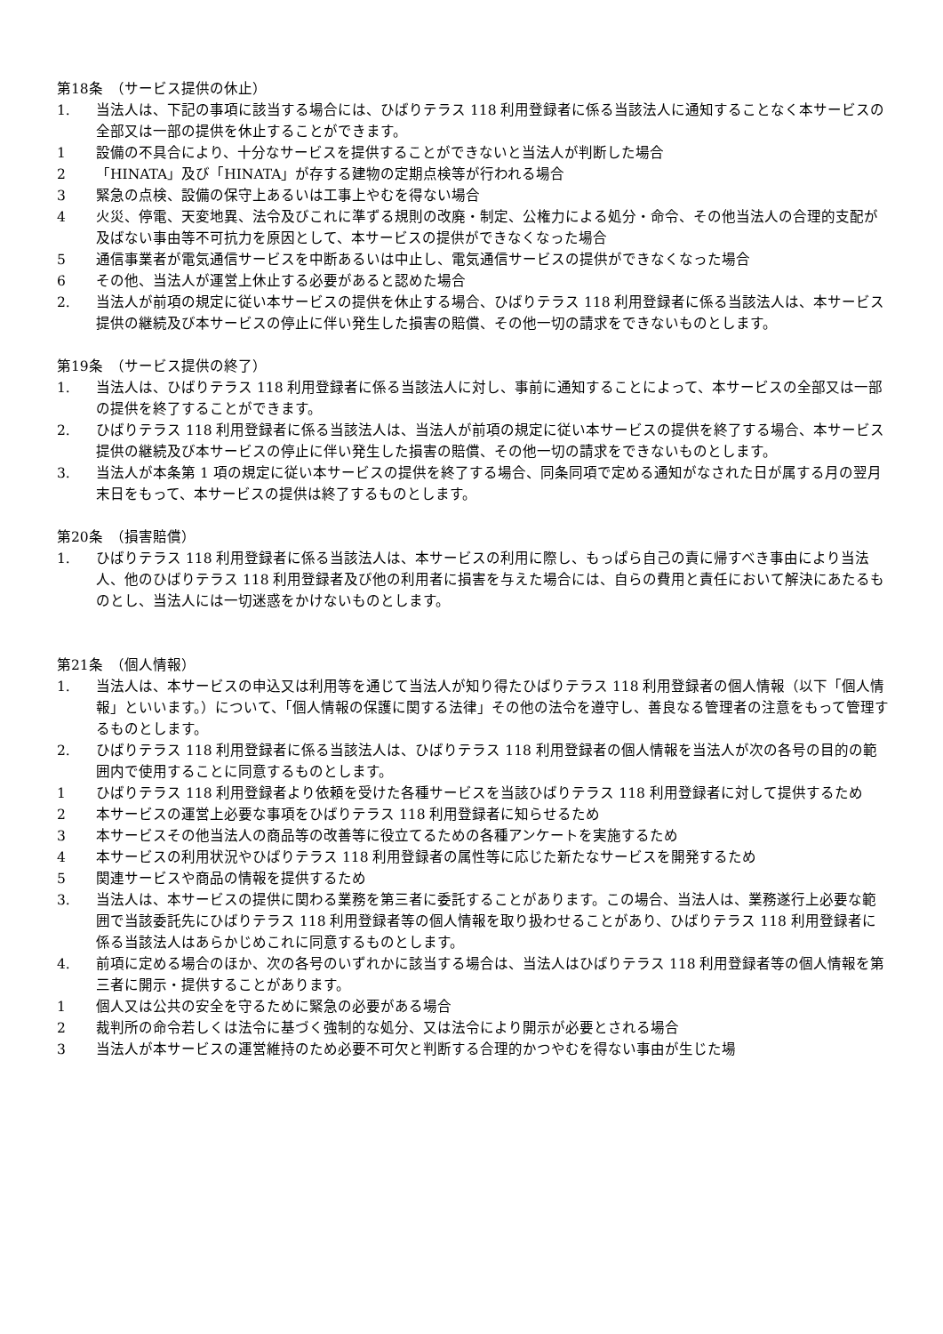第18条　（サービス提供の休止）
1. 当法人は、下記の事項に該当する場合には、ひばりテラス 118 利用登録者に係る当該法人に通知することなく本サービスの全部又は一部の提供を休止することができます。
1 設備の不具合により、十分なサービスを提供することができないと当法人が判断した場合
2 「HINATA」及び「HINATA」が存する建物の定期点検等が行われる場合
3 緊急の点検、設備の保守上あるいは工事上やむを得ない場合
4 火災、停電、天変地異、法令及びこれに準ずる規則の改廃・制定、公権力による処分・命令、その他当法人の合理的支配が及ばない事由等不可抗力を原因として、本サービスの提供ができなくなった場合
5 通信事業者が電気通信サービスを中断あるいは中止し、電気通信サービスの提供ができなくなった場合
6 その他、当法人が運営上休止する必要があると認めた場合
2. 当法人が前項の規定に従い本サービスの提供を休止する場合、ひばりテラス 118 利用登録者に係る当該法人は、本サービス提供の継続及び本サービスの停止に伴い発生した損害の賠償、その他一切の請求をできないものとします。
第19条　（サービス提供の終了）
1. 当法人は、ひばりテラス 118 利用登録者に係る当該法人に対し、事前に通知することによって、本サービスの全部又は一部の提供を終了することができます。
2. ひばりテラス 118 利用登録者に係る当該法人は、当法人が前項の規定に従い本サービスの提供を終了する場合、本サービス提供の継続及び本サービスの停止に伴い発生した損害の賠償、その他一切の請求をできないものとします。
3. 当法人が本条第 1 項の規定に従い本サービスの提供を終了する場合、同条同項で定める通知がなされた日が属する月の翌月末日をもって、本サービスの提供は終了するものとします。
第20条　（損害賠償）
1. ひばりテラス 118 利用登録者に係る当該法人は、本サービスの利用に際し、もっぱら自己の責に帰すべき事由により当法人、他のひばりテラス 118 利用登録者及び他の利用者に損害を与えた場合には、自らの費用と責任において解決にあたるものとし、当法人には一切迷惑をかけないものとします。
第21条　（個人情報）
1. 当法人は、本サービスの申込又は利用等を通じて当法人が知り得たひばりテラス 118 利用登録者の個人情報（以下「個人情報」といいます。）について、「個人情報の保護に関する法律」その他の法令を遵守し、善良なる管理者の注意をもって管理するものとします。
2. ひばりテラス 118 利用登録者に係る当該法人は、ひばりテラス 118 利用登録者の個人情報を当法人が次の各号の目的の範囲内で使用することに同意するものとします。
1 ひばりテラス 118 利用登録者より依頼を受けた各種サービスを当該ひばりテラス 118 利用登録者に対して提供するため
2 本サービスの運営上必要な事項をひばりテラス 118 利用登録者に知らせるため
3 本サービスその他当法人の商品等の改善等に役立てるための各種アンケートを実施するため
4 本サービスの利用状況やひばりテラス 118 利用登録者の属性等に応じた新たなサービスを開発するため
5 関連サービスや商品の情報を提供するため
3. 当法人は、本サービスの提供に関わる業務を第三者に委託することがあります。この場合、当法人は、業務遂行上必要な範囲で当該委託先にひばりテラス 118 利用登録者等の個人情報を取り扱わせることがあり、ひばりテラス 118 利用登録者に係る当該法人はあらかじめこれに同意するものとします。
4. 前項に定める場合のほか、次の各号のいずれかに該当する場合は、当法人はひばりテラス 118 利用登録者等の個人情報を第三者に開示・提供することがあります。
1 個人又は公共の安全を守るために緊急の必要がある場合
2 裁判所の命令若しくは法令に基づく強制的な処分、又は法令により開示が必要とされる場合
3 当法人が本サービスの運営維持のため必要不可欠と判断する合理的かつやむを得ない事由が生じた場